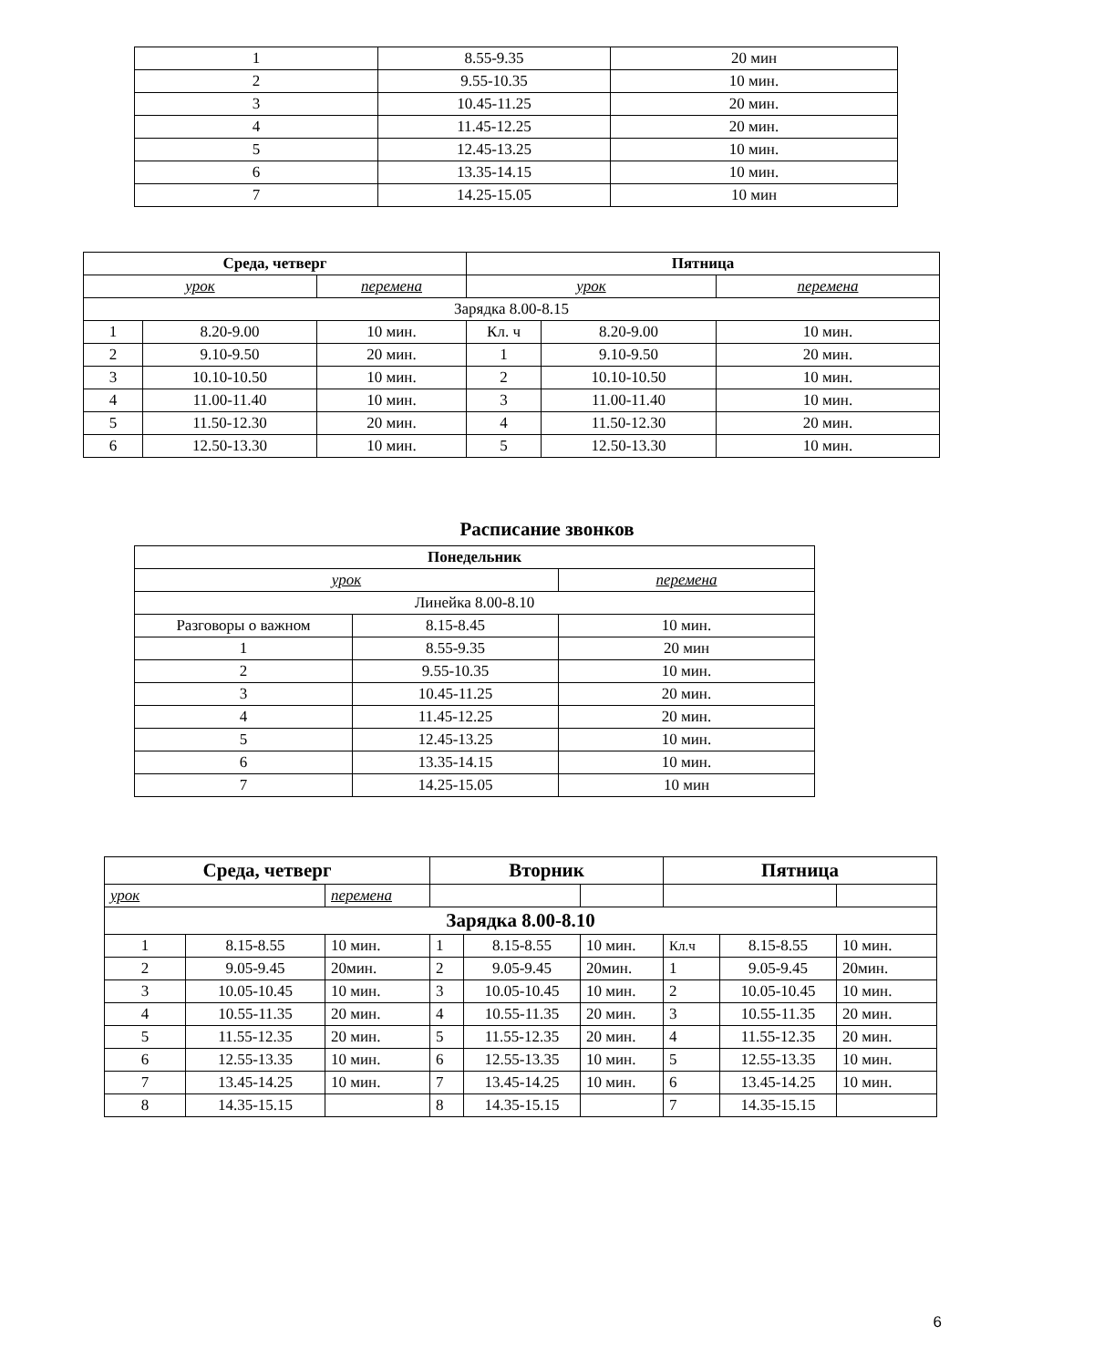| 1 | 8.55-9.35 | 20 мин |
| 2 | 9.55-10.35 | 10 мин. |
| 3 | 10.45-11.25 | 20 мин. |
| 4 | 11.45-12.25 | 20 мин. |
| 5 | 12.45-13.25 | 10 мин. |
| 6 | 13.35-14.15 | 10 мин. |
| 7 | 14.25-15.05 | 10 мин |
| Среда, четверг | | | Пятница | | |
| --- | --- | --- | --- | --- | --- |
| урок | | перемена | урок | | перемена |
| Зарядка 8.00-8.15 | | | | | |
| 1 | 8.20-9.00 | 10 мин. | Кл. ч | 8.20-9.00 | 10 мин. |
| 2 | 9.10-9.50 | 20 мин. | 1 | 9.10-9.50 | 20 мин. |
| 3 | 10.10-10.50 | 10 мин. | 2 | 10.10-10.50 | 10 мин. |
| 4 | 11.00-11.40 | 10 мин. | 3 | 11.00-11.40 | 10 мин. |
| 5 | 11.50-12.30 | 20 мин. | 4 | 11.50-12.30 | 20 мин. |
| 6 | 12.50-13.30 | 10 мин. | 5 | 12.50-13.30 | 10 мин. |
Расписание звонков
| Понедельник | | |
| --- | --- | --- |
| урок | | перемена |
| Линейка 8.00-8.10 | | |
| Разговоры о важном | 8.15-8.45 | 10 мин. |
| 1 | 8.55-9.35 | 20 мин |
| 2 | 9.55-10.35 | 10 мин. |
| 3 | 10.45-11.25 | 20 мин. |
| 4 | 11.45-12.25 | 20 мин. |
| 5 | 12.45-13.25 | 10 мин. |
| 6 | 13.35-14.15 | 10 мин. |
| 7 | 14.25-15.05 | 10 мин |
| Среда, четверг | | | Вторник | | | Пятница | | |
| --- | --- | --- | --- | --- | --- | --- | --- | --- |
| урок | | перемена | | | | | | |
| Зарядка 8.00-8.10 | | | | | | | | |
| 1 | 8.15-8.55 | 10 мин. | 1 | 8.15-8.55 | 10 мин. | Кл.ч | 8.15-8.55 | 10 мин. |
| 2 | 9.05-9.45 | 20мин. | 2 | 9.05-9.45 | 20мин. | 1 | 9.05-9.45 | 20мин. |
| 3 | 10.05-10.45 | 10 мин. | 3 | 10.05-10.45 | 10 мин. | 2 | 10.05-10.45 | 10 мин. |
| 4 | 10.55-11.35 | 20 мин. | 4 | 10.55-11.35 | 20 мин. | 3 | 10.55-11.35 | 20 мин. |
| 5 | 11.55-12.35 | 20 мин. | 5 | 11.55-12.35 | 20 мин. | 4 | 11.55-12.35 | 20 мин. |
| 6 | 12.55-13.35 | 10 мин. | 6 | 12.55-13.35 | 10 мин. | 5 | 12.55-13.35 | 10 мин. |
| 7 | 13.45-14.25 | 10 мин. | 7 | 13.45-14.25 | 10 мин. | 6 | 13.45-14.25 | 10 мин. |
| 8 | 14.35-15.15 | | 8 | 14.35-15.15 | | 7 | 14.35-15.15 | |
6